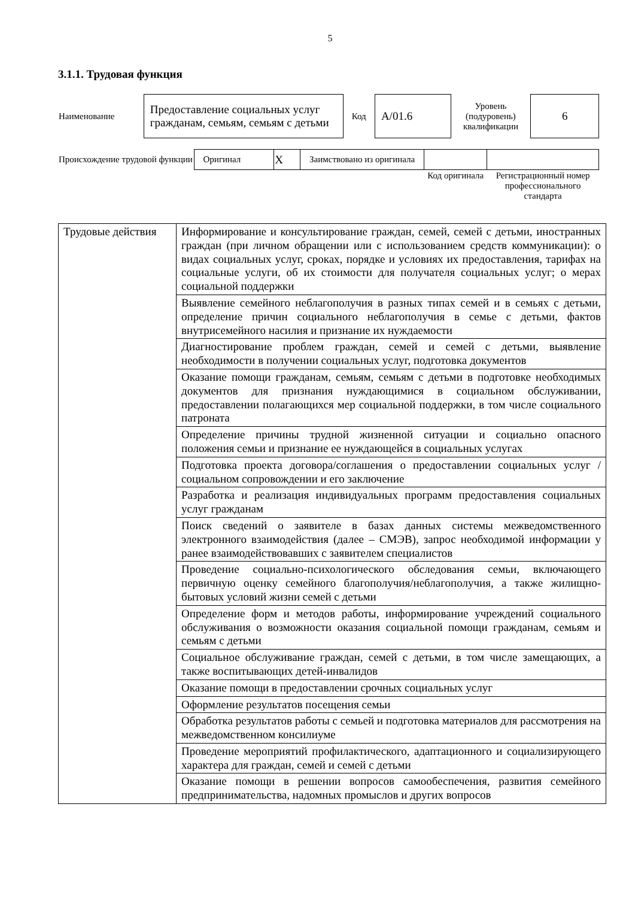5
3.1.1. Трудовая функция
| Наименование | Предоставление социальных услуг гражданам, семьям, семьям с детьми | Код | А/01.6 | Уровень (подуровень) квалификации | 6 |
| Происхождение трудовой функции | Оригинал | X | Заимствовано из оригинала | | |
| | | | | Код оригинала | Регистрационный номер профессионального стандарта |
| Трудовые действия | Информирование и консультирование граждан, семей, семей с детьми, иностранных граждан (при личном обращении или с использованием средств коммуникации): о видах социальных услуг, сроках, порядке и условиях их предоставления, тарифах на социальные услуги, об их стоимости для получателя социальных услуг; о мерах социальной поддержки |
| | Выявление семейного неблагополучия в разных типах семей и в семьях с детьми, определение причин социального неблагополучия в семье с детьми, фактов внутрисемейного насилия и признание их нуждаемости |
| | Диагностирование проблем граждан, семей и семей с детьми, выявление необходимости в получении социальных услуг, подготовка документов |
| | Оказание помощи гражданам, семьям, семьям с детьми в подготовке необходимых документов для признания нуждающимися в социальном обслуживании, предоставлении полагающихся мер социальной поддержки, в том числе социального патроната |
| | Определение причины трудной жизненной ситуации и социально опасного положения семьи и признание ее нуждающейся в социальных услугах |
| | Подготовка проекта договора/соглашения о предоставлении социальных услуг / социальном сопровождении и его заключение |
| | Разработка и реализация индивидуальных программ предоставления социальных услуг гражданам |
| | Поиск сведений о заявителе в базах данных системы межведомственного электронного взаимодействия (далее – СМЭВ), запрос необходимой информации у ранее взаимодействовавших с заявителем специалистов |
| | Проведение социально-психологического обследования семьи, включающего первичную оценку семейного благополучия/неблагополучия, а также жилищно-бытовых условий жизни семей с детьми |
| | Определение форм и методов работы, информирование учреждений социального обслуживания о возможности оказания социальной помощи гражданам, семьям и семьям с детьми |
| | Социальное обслуживание граждан, семей с детьми, в том числе замещающих, а также воспитывающих детей-инвалидов |
| | Оказание помощи в предоставлении срочных социальных услуг |
| | Оформление результатов посещения семьи |
| | Обработка результатов работы с семьей и подготовка материалов для рассмотрения на межведомственном консилиуме |
| | Проведение мероприятий профилактического, адаптационного и социализирующего характера для граждан, семей и семей с детьми |
| | Оказание помощи в решении вопросов самообеспечения, развития семейного предпринимательства, надомных промыслов и других вопросов |